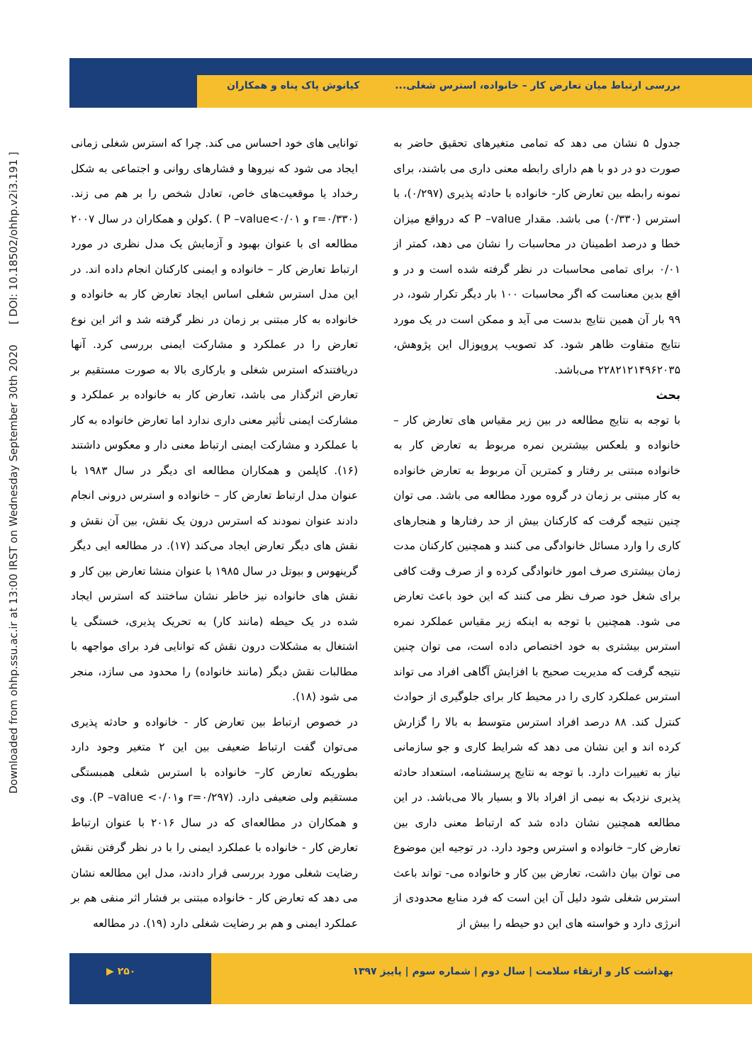Downloaded from ohhp.ssu.ac.ir at 13:00 IRST on Wednesday September 30th 2020 [ DOI: 10.18502/ohhp.v2i3.191 ]
بررسی ارتباط میان تعارض کار – خانواده، استرس شغلی... کیانوش پاک پناه و همکاران
جدول ۵ نشان می دهد که تمامی متغیرهای تحقیق حاضر به صورت دو در دو با هم دارای رابطه معنی داری می باشند، برای نمونه رابطه بین تعارض کار- خانواده با حادثه پذیری (۰/۲۹۷)، با استرس (۰/۳۳۰) می باشد. مقدار P –value که درواقع میزان خطا و درصد اطمینان در محاسبات را نشان می دهد، کمتر از ۰/۰۱ برای تمامی محاسبات در نظر گرفته شده است و در و اقع بدین معناست که اگر محاسبات ۱۰۰ بار دیگر تکرار شود، در ۹۹ بار آن همین نتایج بدست می آید و ممکن است در یک مورد نتایج متفاوت ظاهر شود. کد تصویب پروپوزال این پژوهش، ۲۲۸۲۱۲۱۴۹۶۲۰۳۵ می‌باشد.
بحث
با توجه به نتایج مطالعه در بین زیر مقیاس های تعارض کار – خانواده و بلعکس بیشترین نمره مربوط به تعارض کار به خانواده مبتنی بر رفتار و کمترین آن مربوط به تعارض خانواده به کار مبتنی بر زمان در گروه مورد مطالعه می باشد. می توان چنین نتیجه گرفت که کارکنان بیش از حد رفتارها و هنجارهای کاری را وارد مسائل خانوادگی می کنند و همچنین کارکنان مدت زمان بیشتری صرف امور خانوادگی کرده و از صرف وقت کافی برای شغل خود صرف نظر می کنند که این خود باعث تعارض می شود. همچنین با توجه به اینکه زیر مقیاس عملکرد نمره استرس بیشتری به خود اختصاص داده است، می توان چنین نتیجه گرفت که مدیریت صحیح با افزایش آگاهی افراد می تواند استرس عملکرد کاری را در محیط کار برای جلوگیری از حوادث کنترل کند. ۸۸ درصد افراد استرس متوسط به بالا را گزارش کرده اند و این نشان می دهد که شرایط کاری و جو سازمانی نیاز به تغییرات دارد. با توجه به نتایج پرسشنامه، استعداد حادثه پذیری نزدیک به نیمی از افراد بالا و بسیار بالا می‌باشد. در این مطالعه همچنین نشان داده شد که ارتباط معنی داری بین تعارض کار– خانواده و استرس وجود دارد. در توجیه این موضوع می توان بیان داشت، تعارض بین کار و خانواده می- تواند باعث استرس شغلی شود دلیل آن این است که فرد منابع محدودی از انرژی دارد و خواسته های این دو حیطه را بیش از
توانایی های خود احساس می کند. چرا که استرس شغلی زمانی ایجاد می شود که نیروها و فشارهای روانی و اجتماعی به شکل رخداد یا موقعیت‌های خاص، تعادل شخص را بر هم می زند. (r=۰/۳۳۰ و P –value<۰/۰۱ ) .کولن و همکاران در سال ۲۰۰۷ مطالعه ای با عنوان بهبود و آزمایش یک مدل نظری در مورد ارتباط تعارض کار – خانواده و ایمنی کارکنان انجام داده اند. در این مدل استرس شغلی اساس ایجاد تعارض کار به خانواده و خانواده به کار مبتنی بر زمان در نظر گرفته شد و اثر این نوع تعارض را در عملکرد و مشارکت ایمنی بررسی کرد. آنها دریافتندکه استرس شغلی و بارکاری بالا به صورت مستقیم بر تعارض اثرگذار می باشد، تعارض کار به خانواده بر عملکرد و مشارکت ایمنی تأثیر معنی داری ندارد اما تعارض خانواده به کار با عملکرد و مشارکت ایمنی ارتباط معنی دار و معکوس داشتند (۱۶). کاپلمن و همکاران مطالعه ای دیگر در سال ۱۹۸۳ با عنوان مدل ارتباط تعارض کار – خانواده و استرس درونی انجام دادند عنوان نمودند که استرس درون یک نقش، بین آن نقش و نقش های دیگر تعارض ایجاد می‌کند (۱۷). در مطالعه ایی دیگر گرینهوس و بیوتل در سال ۱۹۸۵ با عنوان منشا تعارض بین کار و نقش های خانواده نیز خاطر نشان ساختند که استرس ایجاد شده در یک حیطه (مانند کار) به تحریک پذیری، خستگی یا اشتغال به مشکلات درون نقش که توانایی فرد برای مواجهه با مطالبات نقش دیگر (مانند خانواده) را محدود می سازد، منجر می شود (۱۸).
در خصوص ارتباط بین تعارض کار - خانواده و حادثه پذیری می‌توان گفت ارتباط ضعیفی بین این ۲ متغیر وجود دارد بطوریکه تعارض کار– خانواده با استرس شغلی همبستگی مستقیم ولی ضعیفی دارد. (r=۰/۲۹۷ وP –value <۰/۰۱). وی و همکاران در مطالعه‌ای که در سال ۲۰۱۶ با عنوان ارتباط تعارض کار - خانواده با عملکرد ایمنی را با در نظر گرفتن نقش رضایت شغلی مورد بررسی قرار دادند، مدل این مطالعه نشان می دهد که تعارض کار - خانواده مبتنی بر فشار اثر منفی هم بر عملکرد ایمنی و هم بر رضایت شغلی دارد (۱۹). در مطالعه
بهداشت کار و ارتقاء سلامت | سال دوم | شماره سوم | پاییز ۱۳۹۷ ۲۵۰ ▶